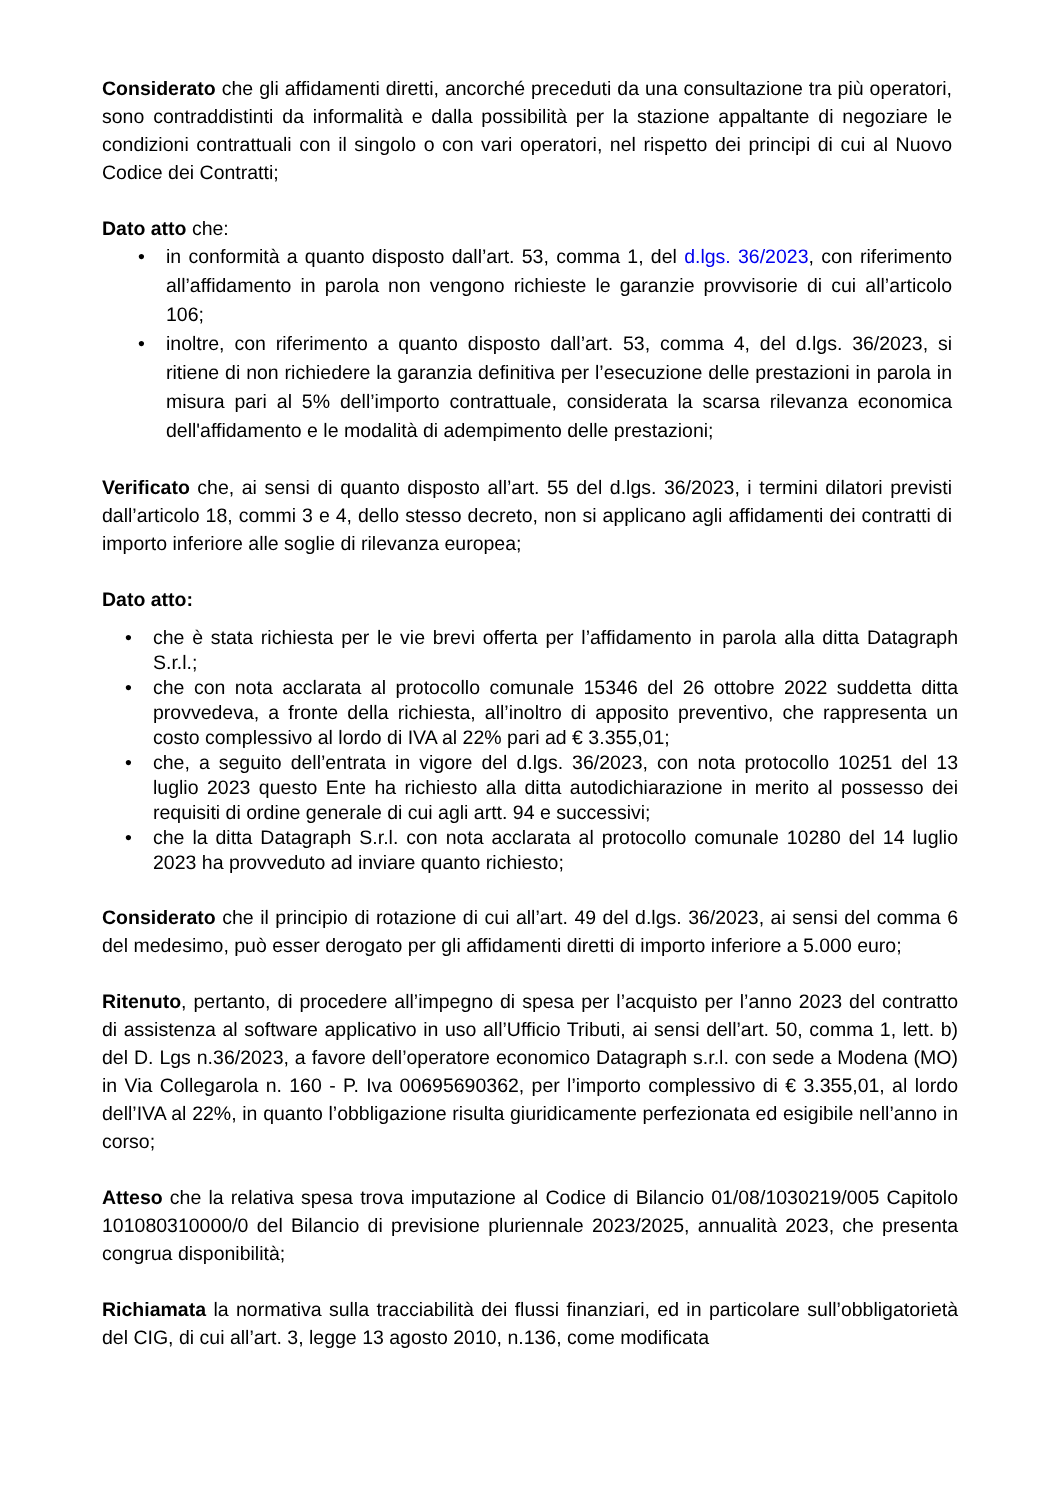Considerato che gli affidamenti diretti, ancorché preceduti da una consultazione tra più operatori, sono contraddistinti da informalità e dalla possibilità per la stazione appaltante di negoziare le condizioni contrattuali con il singolo o con vari operatori, nel rispetto dei principi di cui al Nuovo Codice dei Contratti;
Dato atto che:
• in conformità a quanto disposto dall’art. 53, comma 1, del d.lgs. 36/2023, con riferimento all’affidamento in parola non vengono richieste le garanzie provvisorie di cui all’articolo 106;
• inoltre, con riferimento a quanto disposto dall’art. 53, comma 4, del d.lgs. 36/2023, si ritiene di non richiedere la garanzia definitiva per l’esecuzione delle prestazioni in parola in misura pari al 5% dell’importo contrattuale, considerata la scarsa rilevanza economica dell'affidamento e le modalità di adempimento delle prestazioni;
Verificato che, ai sensi di quanto disposto all’art. 55 del d.lgs. 36/2023, i termini dilatori previsti dall’articolo 18, commi 3 e 4, dello stesso decreto, non si applicano agli affidamenti dei contratti di importo inferiore alle soglie di rilevanza europea;
Dato atto:
• che è stata richiesta per le vie brevi offerta per l’affidamento in parola alla ditta Datagraph S.r.l.;
• che con nota acclarata al protocollo comunale 15346 del 26 ottobre 2022 suddetta ditta provvedeva, a fronte della richiesta, all’inoltro di apposito preventivo, che rappresenta un costo complessivo al lordo di IVA al 22% pari ad € 3.355,01;
• che, a seguito dell’entrata in vigore del d.lgs. 36/2023, con nota protocollo 10251 del 13 luglio 2023 questo Ente ha richiesto alla ditta autodichiarazione in merito al possesso dei requisiti di ordine generale di cui agli artt. 94 e successivi;
• che la ditta Datagraph S.r.l. con nota acclarata al protocollo comunale 10280 del 14 luglio 2023 ha provveduto ad inviare quanto richiesto;
Considerato che il principio di rotazione di cui all’art. 49 del d.lgs. 36/2023, ai sensi del comma 6 del medesimo, può esser derogato per gli affidamenti diretti di importo inferiore a 5.000 euro;
Ritenuto, pertanto, di procedere all’impegno di spesa per l’acquisto per l’anno 2023 del contratto di assistenza al software applicativo in uso all’Ufficio Tributi, ai sensi dell’art. 50, comma 1, lett. b) del D. Lgs n.36/2023, a favore dell’operatore economico Datagraph s.r.l. con sede a Modena (MO) in Via Collegarola n. 160 - P. Iva 00695690362, per l’importo complessivo di € 3.355,01, al lordo dell’IVA al 22%, in quanto l’obbligazione risulta giuridicamente perfezionata ed esigibile nell’anno in corso;
Atteso che la relativa spesa trova imputazione al Codice di Bilancio 01/08/1030219/005 Capitolo 101080310000/0 del Bilancio di previsione pluriennale 2023/2025, annualità 2023, che presenta congrua disponibilità;
Richiamata la normativa sulla tracciabilità dei flussi finanziari, ed in particolare sull’obbligatorietà del CIG, di cui all’art. 3, legge 13 agosto 2010, n.136, come modificata